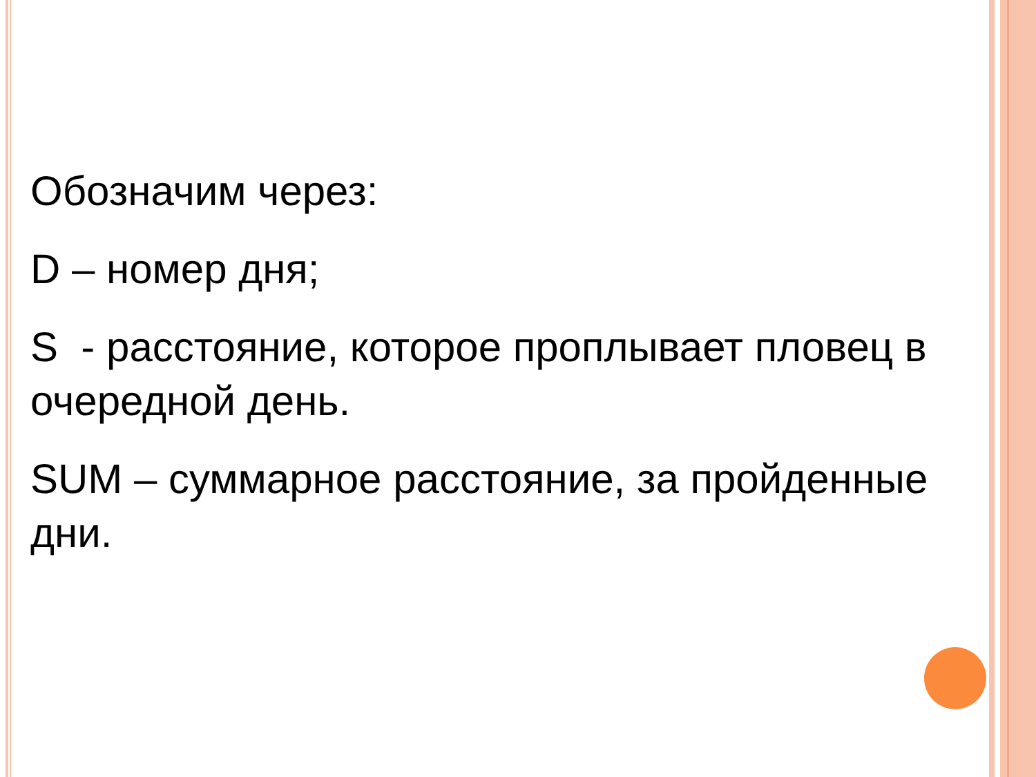Обозначим через:
D – номер дня;
S - расстояние, которое проплывает пловец в очередной день.
SUM – суммарное расстояние, за пройденные дни.